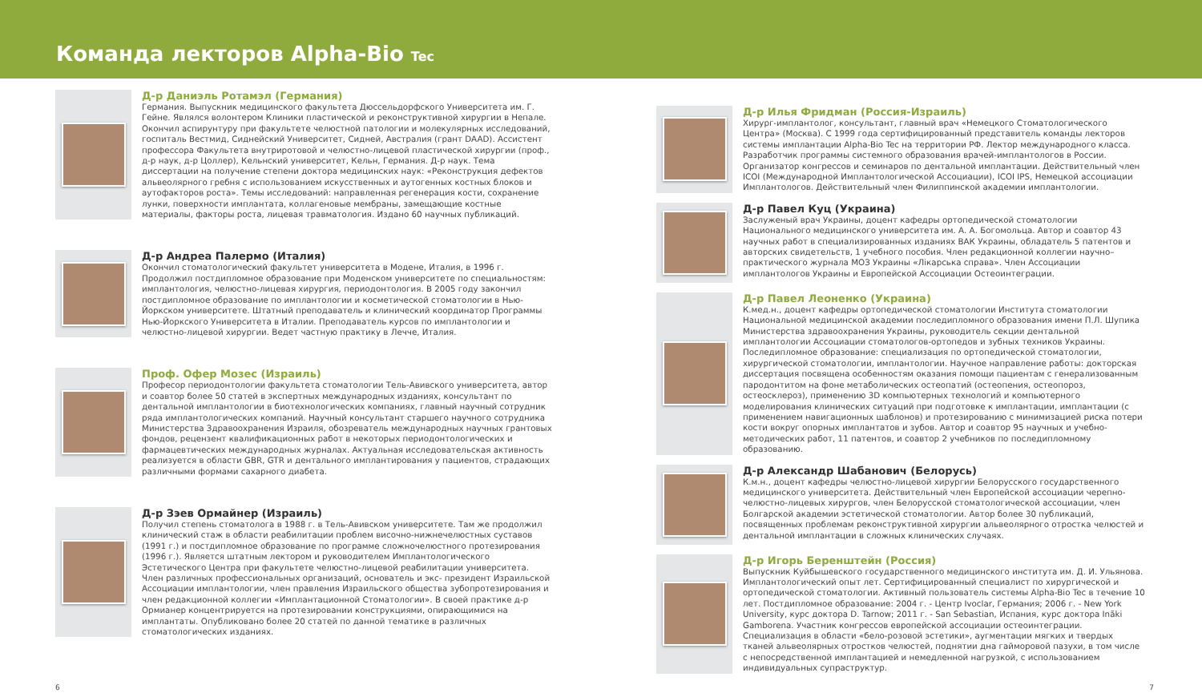Команда лекторов Alpha-Bio Tec
Д-р Даниэль Ротамэл (Германия)
Германия. Выпускник медицинского факультета Дюссельдорфского Университета им. Г. Гейне. Являлся волонтером Клиники пластической и реконструктивной хирургии в Непале. Окончил аспирунтуру при факультете челюстной патологии и молекулярных исследований, госпиталь Вестмид, Сиднейский Университет, Сидней, Австралия (грант DAAD). Ассистент профессора Факультета внутриротовой и челюстно-лицевой пластической хирургии (проф., д-р наук, д-р Цоллер), Кельнский университет, Кельн, Германия. Д-р наук. Тема диссертации на получение степени доктора медицинских наук: «Реконструкция дефектов альвеолярного гребня с использованием искусственных и аутогенных костных блоков и аутофакторов роста». Темы исследований: направленная регенерация кости, сохранение лунки, поверхности имплантата, коллагеновые мембраны, замещающие костные материалы, факторы роста, лицевая травматология. Издано 60 научных публикаций.
Д-р Андреа Палермо (Италия)
Окончил стоматологический факультет университета в Модене, Италия, в 1996 г. Продолжил постдипломное образование при Моденском университете по специальностям: имплантология, челюстно-лицевая хирургия, периодонтология. В 2005 году закончил постдипломное образование по имплантологии и косметической стоматологии в Нью-Йоркском университете. Штатный преподаватель и клинический координатор Программы Нью-Йоркского Университета в Италии. Преподаватель курсов по имплантологии и челюстно-лицевой хирургии. Ведет частную практику в Лечче, Италия.
Проф. Офер Мозес (Израиль)
Професор периодонтологии факультета стоматологии Тель-Авивского университета, автор и соавтор более 50 статей в экспертных международных изданиях, консультант по дентальной имплантологии в биотехнологических компаниях, главный научный сотрудник ряда имплантологических компаний. Научный консультант старшего научного сотрудника Министерства Здравоохранения Израиля, обозреватель международных научных грантовых фондов, рецензент квалификационных работ в некоторых периодонтологических и фармацевтических международных журналах. Актуальная исследовательская активность реализуется в области GBR, GTR и дентального имплантирования у пациентов, страдающих различными формами сахарного диабета.
Д-р Зэев Ормайнер (Израиль)
Получил степень стоматолога в 1988 г. в Тель-Авивском университете. Там же продолжил клинический стаж в области реабилитации проблем височно-нижнечелюстных суставов (1991 г.) и постдипломное образование по программе сложночелюстного протезирования (1996 г.). Является штатным лектором и руководителем Имплантологического Эстетического Центра при факультете челюстно-лицевой реабилитации университета. Член различных профессиональных организаций, основатель и экс- президент Израильской Ассоциации имплантологии, член правления Израильского общества зубопротезирования и член редакционной коллегии «Имплантационной Стоматологии». В своей практике д-р Ормианер концентрируется на протезировании конструкциями, опирающимися на имплантаты. Опубликовано более 20 статей по данной тематике в различных стоматологических изданиях.
Д-р Илья Фридман (Россия-Израиль)
Хирург-имплантолог, консультант, главный врач «Немецкого Стоматологического Центра» (Москва). С 1999 года сертифицированный представитель команды лекторов системы имплантации Alpha-Bio Tec на территории РФ. Лектор международного класса. Разработчик программы системного образования врачей-имплантологов в России. Организатор конгрессов и семинаров по дентальной имплантации. Действительный член ICOI (Международной Имплантологической Ассоциации), ICOI IPS, Немецкой ассоциации Имплантологов. Действительный член Филиппинской академии имплантологии.
Д-р Павел Куц (Украина)
Заслуженый врач Украины, доцент кафедры ортопедической стоматологии Национального медицинского университета им. А. А. Богомольца. Автор и соавтор 43 научных работ в специализированных изданиях ВАК Украины, обладатель 5 патентов и авторских свидетельств, 1 учебного пособия. Член редакционной коллегии научно–практического журнала МОЗ Украины «Лікарська справа». Член Ассоциации имплантологов Украины и Европейской Ассоциации Остеоинтеграции.
Д-р Павел Леоненко (Украина)
К.мед.н., доцент кафедры ортопедической стоматологии Института стоматологии Национальной медицинской академии последипломного образования имени П.Л. Шупика Министерства здравоохранения Украины, руководитель секции дентальной имплантологии Ассоциации стоматологов-ортопедов и зубных техников Украины. Последипломное образование: специализация по ортопедической стоматологии, хирургической стоматологии, имплантологии. Научное направление работы: докторская диссертация посвящена особенностям оказания помощи пациентам с генерализованным пародонтитом на фоне метаболических остеопатий (остеопения, остеопороз, остеосклероз), применению 3D компьютерных технологий и компьютерного моделирования клинических ситуаций при подготовке к имплантации, имплантации (с применением навигационных шаблонов) и протезированию с минимизацией риска потери кости вокруг опорных имплантатов и зубов. Автор и соавтор 95 научных и учебно-методических работ, 11 патентов, и соавтор 2 учебников по последипломному образованию.
Д-р Александр Шабанович (Белорусь)
К.м.н., доцент кафедры челюстно-лицевой хирургии Белорусского государственного медицинского университета. Действительный член Европейской ассоциации черепно-челюстно-лицевых хирургов, член Белорусской стоматологической ассоциации, член Болгарской академии эстетической стоматологии. Автор более 30 публикаций, посвященных проблемам реконструктивной хирургии альвеолярного отростка челюстей и дентальной имплантации в сложных клинических случаях.
Д-р Игорь Беренштейн (Россия)
Выпускник Куйбышевского государственного медицинского института им. Д. И. Ульянова. Имплантологический опыт лет. Сертифицированный специалист по хирургической и ортопедической стоматологии. Активный пользователь системы Alpha-Bio Tec в течение 10 лет. Постдипломное образование: 2004 г. - Центр Ivoclar, Германия; 2006 г. - New York University, курс доктора D. Tarnow; 2011 г. - San Sebastian, Испания, курс доктора Inãki Gamborena. Участник конгрессов европейской ассоциации остеоинтеграции. Специализация в области «бело-розовой эстетики», аугментации мягких и твердых тканей альвеолярных отростков челюстей, поднятии дна гайморовой пазухи, в том числе с непосредственной имплантацией и немедленной нагрузкой, с использованием индивидуальных супраструктур.
6 7